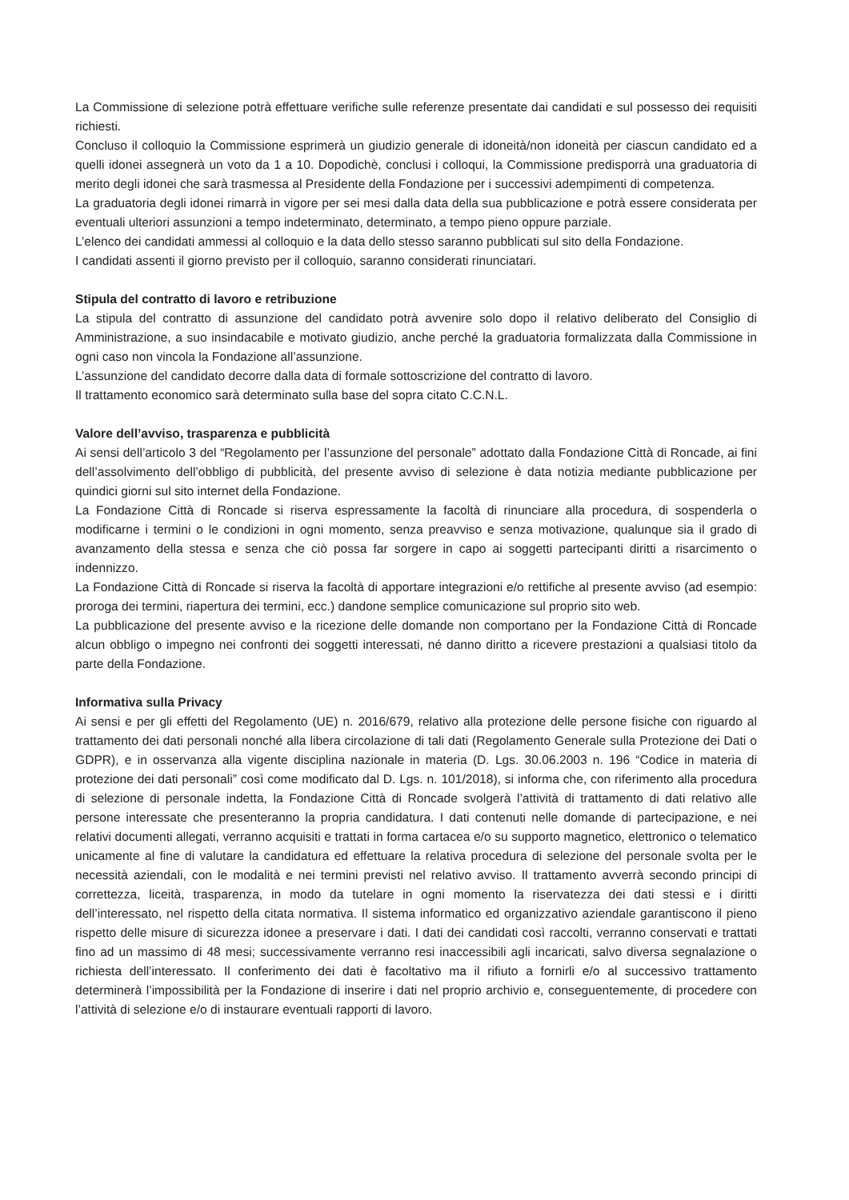La Commissione di selezione potrà effettuare verifiche sulle referenze presentate dai candidati e sul possesso dei requisiti richiesti.
Concluso il colloquio la Commissione esprimerà un giudizio generale di idoneità/non idoneità per ciascun candidato ed a quelli idonei assegnerà un voto da 1 a 10. Dopodichè, conclusi i colloqui, la Commissione predisporrà una graduatoria di merito degli idonei che sarà trasmessa al Presidente della Fondazione per i successivi adempimenti di competenza.
La graduatoria degli idonei rimarrà in vigore per sei mesi dalla data della sua pubblicazione e potrà essere considerata per eventuali ulteriori assunzioni a tempo indeterminato, determinato, a tempo pieno oppure parziale.
L’elenco dei candidati ammessi al colloquio e la data dello stesso saranno pubblicati sul sito della Fondazione.
I candidati assenti il giorno previsto per il colloquio, saranno considerati rinunciatari.
Stipula del contratto di lavoro e retribuzione
La stipula del contratto di assunzione del candidato potrà avvenire solo dopo il relativo deliberato del Consiglio di Amministrazione, a suo insindacabile e motivato giudizio, anche perché la graduatoria formalizzata dalla Commissione in ogni caso non vincola la Fondazione all’assunzione.
L’assunzione del candidato decorre dalla data di formale sottoscrizione del contratto di lavoro.
Il trattamento economico sarà determinato sulla base del sopra citato C.C.N.L.
Valore dell’avviso, trasparenza e pubblicità
Ai sensi dell’articolo 3 del “Regolamento per l’assunzione del personale” adottato dalla Fondazione Città di Roncade, ai fini dell’assolvimento dell’obbligo di pubblicità, del presente avviso di selezione è data notizia mediante pubblicazione per quindici giorni sul sito internet della Fondazione.
La Fondazione Città di Roncade si riserva espressamente la facoltà di rinunciare alla procedura, di sospenderla o modificarne i termini o le condizioni in ogni momento, senza preavviso e senza motivazione, qualunque sia il grado di avanzamento della stessa e senza che ciò possa far sorgere in capo ai soggetti partecipanti diritti a risarcimento o indennizzo.
La Fondazione Città di Roncade si riserva la facoltà di apportare integrazioni e/o rettifiche al presente avviso (ad esempio: proroga dei termini, riapertura dei termini, ecc.) dandone semplice comunicazione sul proprio sito web.
La pubblicazione del presente avviso e la ricezione delle domande non comportano per la Fondazione Città di Roncade alcun obbligo o impegno nei confronti dei soggetti interessati, né danno diritto a ricevere prestazioni a qualsiasi titolo da parte della Fondazione.
Informativa sulla Privacy
Ai sensi e per gli effetti del Regolamento (UE) n. 2016/679, relativo alla protezione delle persone fisiche con riguardo al trattamento dei dati personali nonché alla libera circolazione di tali dati (Regolamento Generale sulla Protezione dei Dati o GDPR), e in osservanza alla vigente disciplina nazionale in materia (D. Lgs. 30.06.2003 n. 196 “Codice in materia di protezione dei dati personali” così come modificato dal D. Lgs. n. 101/2018), si informa che, con riferimento alla procedura di selezione di personale indetta, la Fondazione Città di Roncade svolgerà l’attività di trattamento di dati relativo alle persone interessate che presenteranno la propria candidatura. I dati contenuti nelle domande di partecipazione, e nei relativi documenti allegati, verranno acquisiti e trattati in forma cartacea e/o su supporto magnetico, elettronico o telematico unicamente al fine di valutare la candidatura ed effettuare la relativa procedura di selezione del personale svolta per le necessità aziendali, con le modalità e nei termini previsti nel relativo avviso. Il trattamento avverrà secondo principi di correttezza, liceità, trasparenza, in modo da tutelare in ogni momento la riservatezza dei dati stessi e i diritti dell’interessato, nel rispetto della citata normativa. Il sistema informatico ed organizzativo aziendale garantiscono il pieno rispetto delle misure di sicurezza idonee a preservare i dati. I dati dei candidati così raccolti, verranno conservati e trattati fino ad un massimo di 48 mesi; successivamente verranno resi inaccessibili agli incaricati, salvo diversa segnalazione o richiesta dell’interessato. Il conferimento dei dati è facoltativo ma il rifiuto a fornirli e/o al successivo trattamento determinerà l’impossibilità per la Fondazione di inserire i dati nel proprio archivio e, conseguentemente, di procedere con l’attività di selezione e/o di instaurare eventuali rapporti di lavoro.